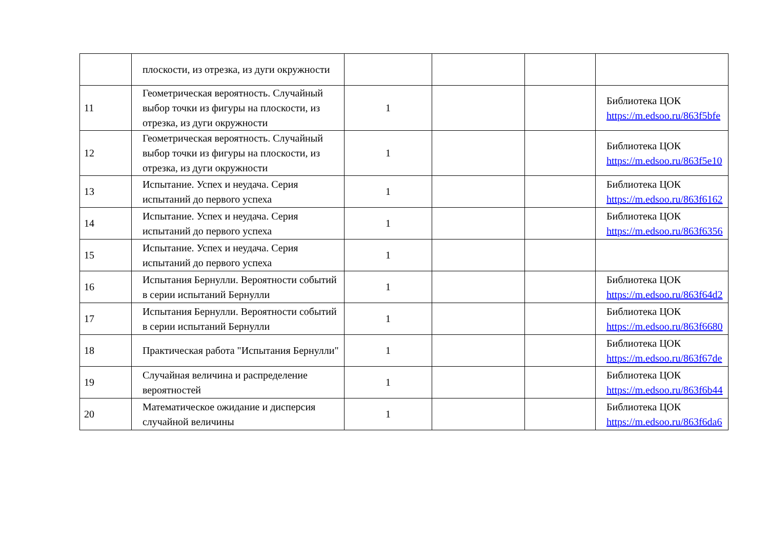| | плоскости, из отрезка, из дуги окружности | | | | |
| 11 | Геометрическая вероятность. Случайный выбор точки из фигуры на плоскости, из отрезка, из дуги окружности | 1 | | | Библиотека ЦОК https://m.edsoo.ru/863f5bfe |
| 12 | Геометрическая вероятность. Случайный выбор точки из фигуры на плоскости, из отрезка, из дуги окружности | 1 | | | Библиотека ЦОК https://m.edsoo.ru/863f5e10 |
| 13 | Испытание. Успех и неудача. Серия испытаний до первого успеха | 1 | | | Библиотека ЦОК https://m.edsoo.ru/863f6162 |
| 14 | Испытание. Успех и неудача. Серия испытаний до первого успеха | 1 | | | Библиотека ЦОК https://m.edsoo.ru/863f6356 |
| 15 | Испытание. Успех и неудача. Серия испытаний до первого успеха | 1 | | | |
| 16 | Испытания Бернулли. Вероятности событий в серии испытаний Бернулли | 1 | | | Библиотека ЦОК https://m.edsoo.ru/863f64d2 |
| 17 | Испытания Бернулли. Вероятности событий в серии испытаний Бернулли | 1 | | | Библиотека ЦОК https://m.edsoo.ru/863f6680 |
| 18 | Практическая работа "Испытания Бернулли" | 1 | | | Библиотека ЦОК https://m.edsoo.ru/863f67de |
| 19 | Случайная величина и распределение вероятностей | 1 | | | Библиотека ЦОК https://m.edsoo.ru/863f6b44 |
| 20 | Математическое ожидание и дисперсия случайной величины | 1 | | | Библиотека ЦОК https://m.edsoo.ru/863f6da6 |